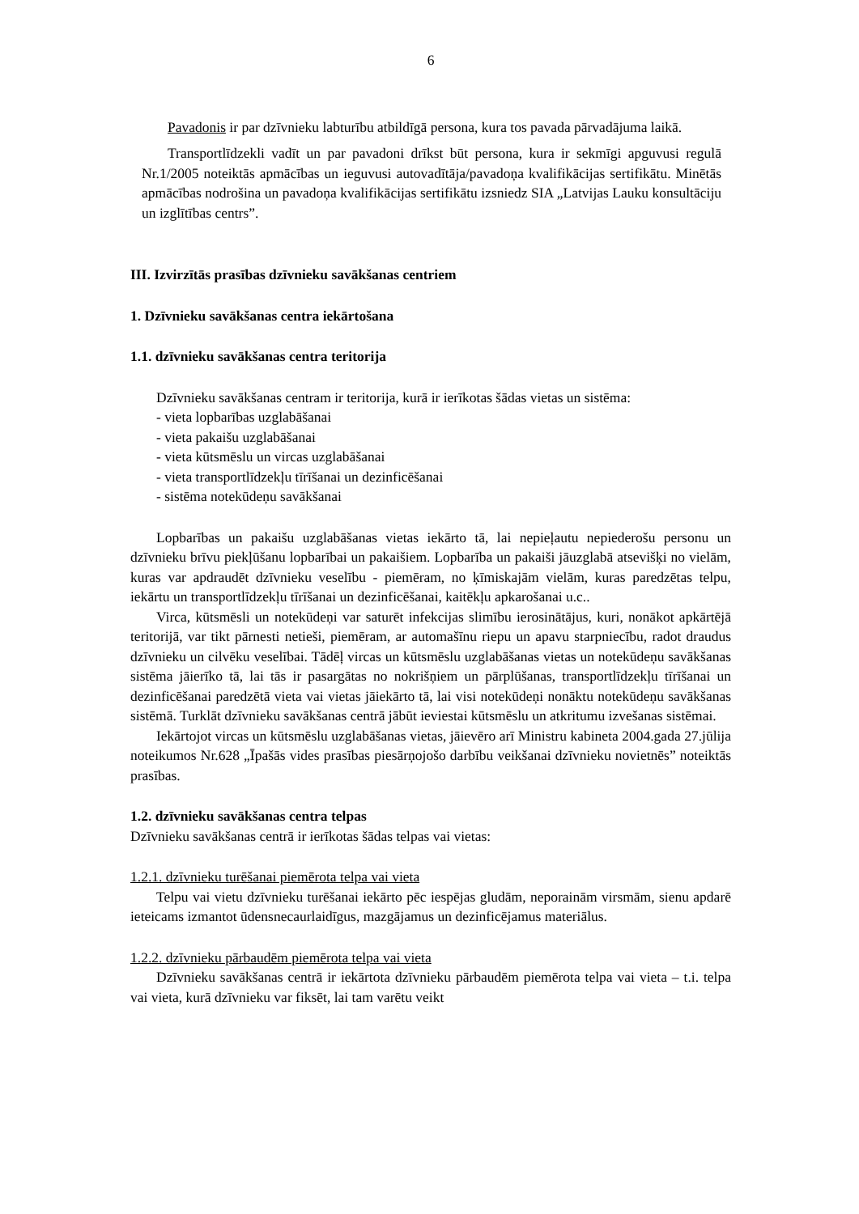6
Pavadonis ir par dzīvnieku labturību atbildīgā persona, kura tos pavada pārvadājuma laikā.
Transportlīdzekli vadīt un par pavadoni drīkst būt persona, kura ir sekmīgi apguvusi regulā Nr.1/2005 noteiktās apmācības un ieguvusi autovadītāja/pavadoņa kvalifikācijas sertifikātu. Minētās apmācības nodrošina un pavadoņa kvalifikācijas sertifikātu izsniedz SIA „Latvijas Lauku konsultāciju un izglītības centrs”.
III. Izvirzītās prasības dzīvnieku savākšanas centriem
1. Dzīvnieku savākšanas centra iekārtošana
1.1. dzīvnieku savākšanas centra teritorija
Dzīvnieku savākšanas centram ir teritorija, kurā ir ierīkotas šādas vietas un sistēma:
- vieta lopbarības uzglabāšanai
- vieta pakaišu uzglabāšanai
- vieta kūtsmēslu un vircas uzglabāšanai
- vieta transportlīdzekļu tīrīšanai un dezinficēšanai
- sistēma notekūdeņu savākšanai
Lopbarības un pakaišu uzglabāšanas vietas iekārto tā, lai nepieļautu nepiederošu personu un dzīvnieku brīvu piekļūšanu lopbarībai un pakaišiem. Lopbarība un pakaiši jāuzglabā atsevišķi no vielām, kuras var apdraudēt dzīvnieku veselību - piemēram, no ķīmiskajām vielām, kuras paredzētas telpu, iekārtu un transportlīdzekļu tīrīšanai un dezinficēšanai, kaitēkļu apkarošanai u.c..
Virca, kūtsmēsli un notekūdeņi var saturēt infekcijas slimību ierosinātājus, kuri, nonākot apkārtējā teritorijā, var tikt pārnesti netieši, piemēram, ar automašīnu riepu un apavu starpniecību, radot draudus dzīvnieku un cilvēku veselībai. Tādēļ vircas un kūtsmēslu uzglabāšanas vietas un notekūdeņu savākšanas sistēma jāierīko tā, lai tās ir pasargātas no nokrišņiem un pārplūšanas, transportlīdzekļu tīrīšanai un dezinficēšanai paredzētā vieta vai vietas jāiekārto tā, lai visi notekūdeņi nonāktu notekūdeņu savākšanas sistēmā. Turklāt dzīvnieku savākšanas centrā jābūt ieviestai kūtsmēslu un atkritumu izvešanas sistēmai.
Iekārtojot vircas un kūtsmēslu uzglabāšanas vietas, jāievēro arī Ministru kabineta 2004.gada 27.jūlija noteikumos Nr.628 „Īpašās vides prasības piesārņojošo darbību veikšanai dzīvnieku novietnēs” noteiktās prasības.
1.2. dzīvnieku savākšanas centra telpas
Dzīvnieku savākšanas centrā ir ierīkotas šādas telpas vai vietas:
1.2.1. dzīvnieku turēšanai piemērota telpa vai vieta
Telpu vai vietu dzīvnieku turēšanai iekārto pēc iespējas gludām, neporainām virsmām, sienu apdarē ieteicams izmantot ūdensnecaurlaidīgus, mazgājamus un dezinficējamus materiālus.
1.2.2. dzīvnieku pārbaudēm piemērota telpa vai vieta
Dzīvnieku savākšanas centrā ir iekārtota dzīvnieku pārbaudēm piemērota telpa vai vieta – t.i. telpa vai vieta, kurā dzīvnieku var fiksēt, lai tam varētu veikt